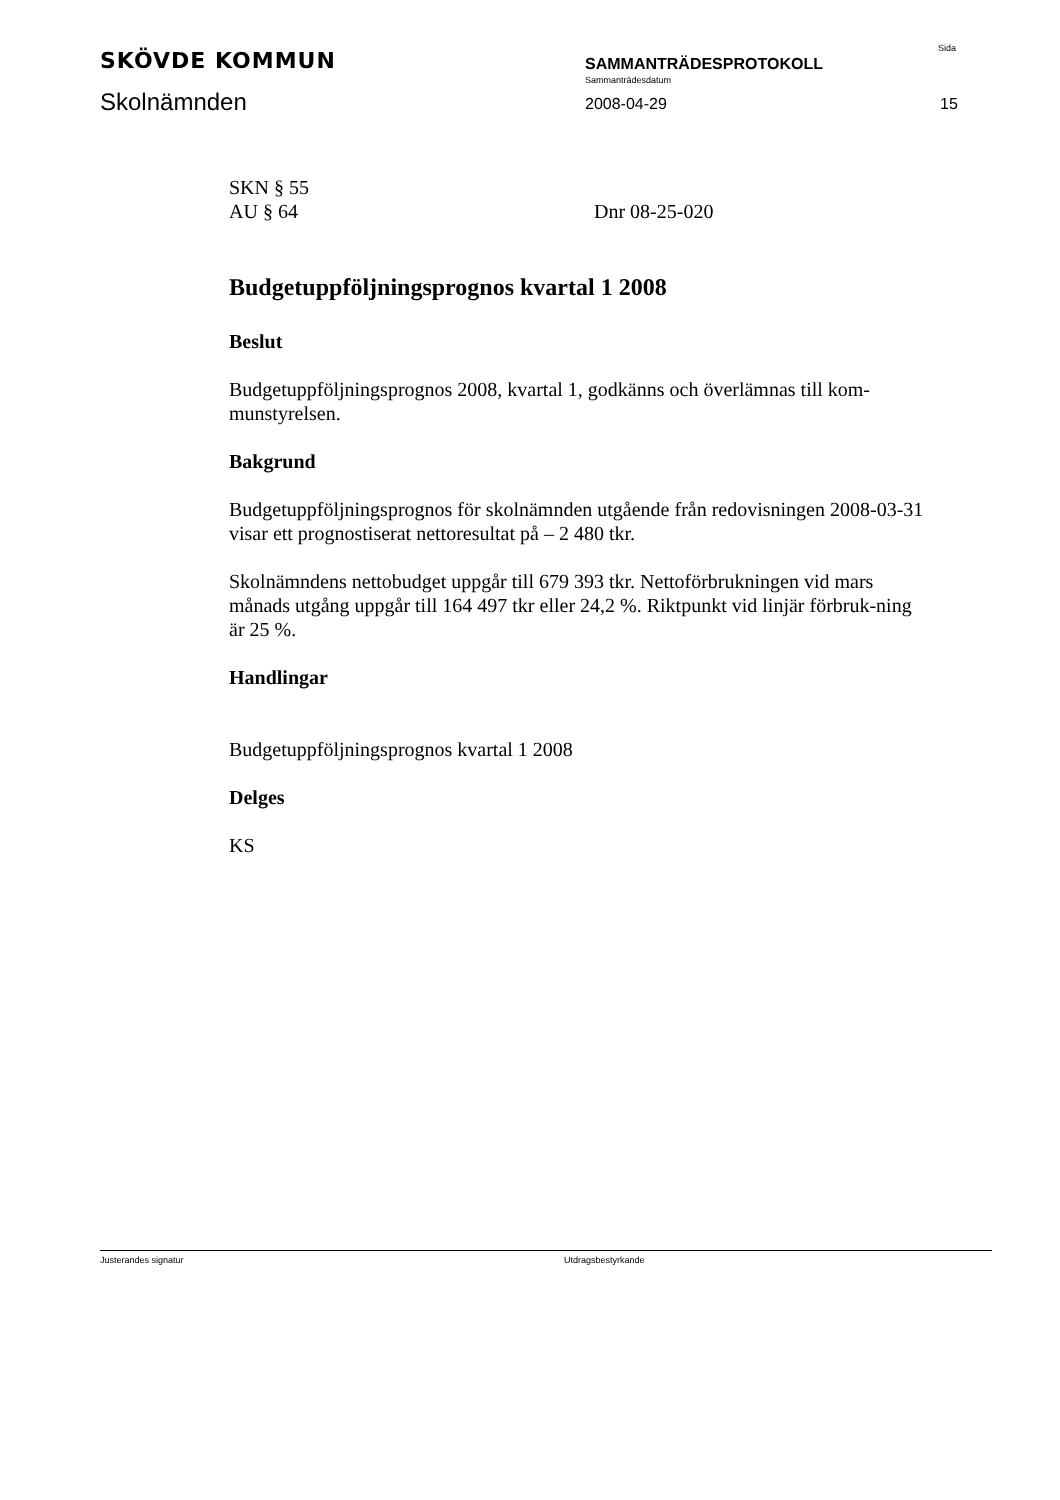SKÖVDE KOMMUN
Skolnämnden
SAMMANTRÄDESPROTOKOLL
Sammanträdesdatum
2008-04-29
Sida
15
SKN § 55
AU § 64 Dnr 08-25-020
Budgetuppföljningsprognos kvartal 1 2008
Beslut
Budgetuppföljningsprognos 2008, kvartal 1, godkänns och överlämnas till kom-munstyrelsen.
Bakgrund
Budgetuppföljningsprognos för skolnämnden utgående från redovisningen 2008-03-31 visar ett prognostiserat nettoresultat på – 2 480 tkr.
Skolnämndens nettobudget uppgår till 679 393 tkr. Nettoförbrukningen vid mars månads utgång uppgår till 164 497 tkr eller 24,2 %. Riktpunkt vid linjär förbruk-ning är 25 %.
Handlingar
Budgetuppföljningsprognos kvartal 1 2008
Delges
KS
Justerandes signatur Utdragsbestyrkande